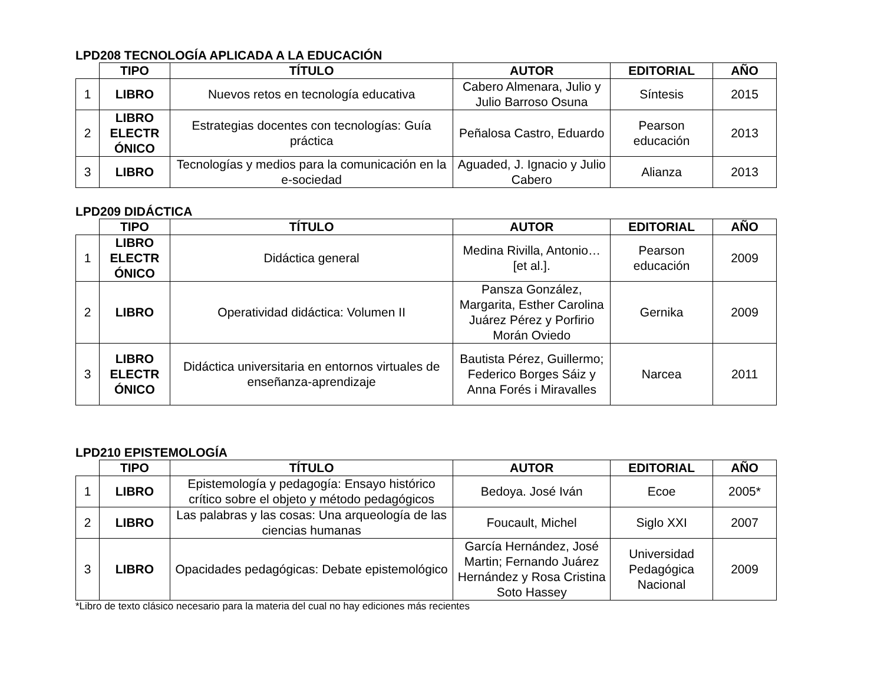LPD208 TECNOLOGÍA APLICADA A LA EDUCACIÓN
| | TIPO | TÍTULO | AUTOR | EDITORIAL | AÑO |
| --- | --- | --- | --- | --- | --- |
| 1 | LIBRO | Nuevos retos en tecnología educativa | Cabero Almenara, Julio y Julio Barroso Osuna | Síntesis | 2015 |
| 2 | LIBRO ELECTR ÓNICO | Estrategias docentes con tecnologías: Guía práctica | Peñalosa Castro, Eduardo | Pearson educación | 2013 |
| 3 | LIBRO | Tecnologías y medios para la comunicación en la e-sociedad | Aguaded, J. Ignacio y Julio Cabero | Alianza | 2013 |
LPD209 DIDÁCTICA
| | TIPO | TÍTULO | AUTOR | EDITORIAL | AÑO |
| --- | --- | --- | --- | --- | --- |
| 1 | LIBRO ELECTR ÓNICO | Didáctica general | Medina Rivilla, Antonio… [et al.]. | Pearson educación | 2009 |
| 2 | LIBRO | Operatividad didáctica: Volumen II | Pansza González, Margarita, Esther Carolina Juárez Pérez y Porfirio Morán Oviedo | Gernika | 2009 |
| 3 | LIBRO ELECTR ÓNICO | Didáctica universitaria en entornos virtuales de enseñanza-aprendizaje | Bautista Pérez, Guillermo; Federico Borges Sáiz y Anna Forés i Miravalles | Narcea | 2011 |
LPD210 EPISTEMOLOGÍA
| | TIPO | TÍTULO | AUTOR | EDITORIAL | AÑO |
| --- | --- | --- | --- | --- | --- |
| 1 | LIBRO | Epistemología y pedagogía: Ensayo histórico crítico sobre el objeto y método pedagógicos | Bedoya. José Iván | Ecoe | 2005* |
| 2 | LIBRO | Las palabras y las cosas: Una arqueología de las ciencias humanas | Foucault, Michel | Siglo XXI | 2007 |
| 3 | LIBRO | Opacidades pedagógicas: Debate epistemológico | García Hernández, José Martin; Fernando Juárez Hernández y Rosa Cristina Soto Hassey | Universidad Pedagógica Nacional | 2009 |
*Libro de texto clásico necesario para la materia del cual no hay ediciones más recientes